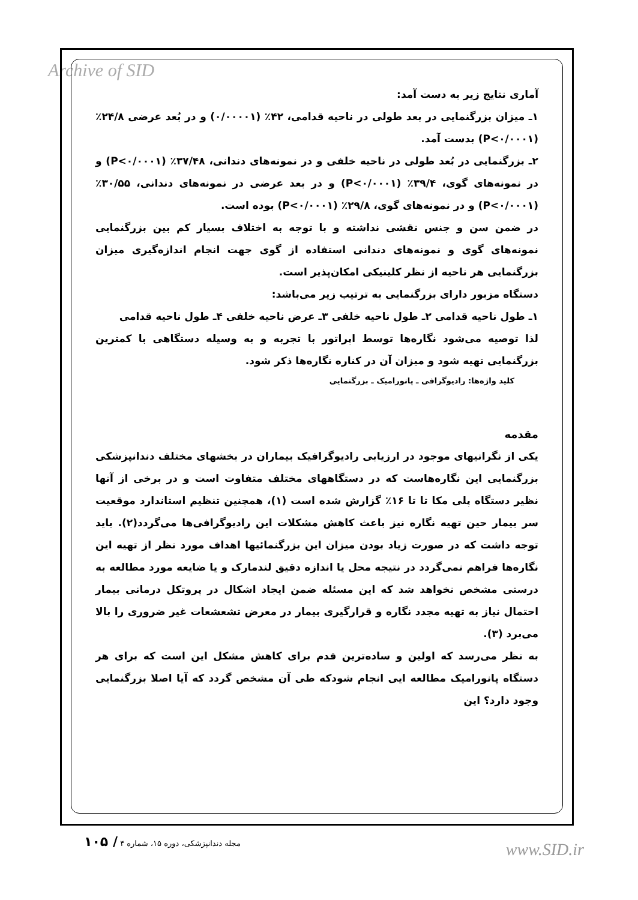Archive of SID
آماری نتایج زیر به دست آمد:
۱ـ میزان بزرگنمایی در بعد طولی در ناحیه قدامی، ۴۲٪ (۰/۰۰۰۰۱) و در بُعد عرضی ۲۴/۸٪ (P<۰/۰۰۰۱) بدست آمد.
۲ـ بزرگنمایی در بُعد طولی در ناحیه خلفی و در نمونه‌های دندانی، ۳۷/۴۸٪ (P<۰/۰۰۰۱) و در نمونه‌های گوی، ۳۹/۴٪ (P<۰/۰۰۰۱) و در بعد عرضی در نمونه‌های دندانی، ۳۰/۵۵٪ (P<۰/۰۰۰۱) و در نمونه‌های گوی، ۲۹/۸٪ (P<۰/۰۰۰۱) بوده است.
در ضمن سن و جنس نقشی نداشته و با توجه به اختلاف بسیار کم بین بزرگنمایی نمونه‌های گوی و نمونه‌های دندانی استفاده از گوی جهت انجام اندازه‌گیری میزان بزرگنمایی هر ناحیه از نظر کلینیکی امکان‌پذیر است.
دستگاه مزبور دارای بزرگنمایی به ترتیب زیر می‌باشد:
۱ـ طول ناحیه قدامی ۲ـ طول ناحیه خلفی ۳ـ عرض ناحیه خلفی ۴ـ طول ناحیه قدامی
لذا توصیه می‌شود نگاره‌ها توسط اپراتور با تجربه و به وسیله دستگاهی با کمترین بزرگنمایی تهیه شود و میزان آن در کناره نگاره‌ها ذکر شود.
کلید واژه‌ها: رادیوگرافی ـ پانورامیک ـ بزرگنمایی
مقدمه
یکی از نگرانیهای موجود در ارزیابی رادیوگرافیک بیماران در بخشهای مختلف دندانپزشکی بزرگنمایی این نگاره‌هاست که در دستگاههای مختلف متفاوت است و در برخی از آنها نظیر دستگاه پلی مکا تا تا ۱۶٪ گزارش شده است (۱)، همچنین تنظیم استاندارد موقعیت سر بیمار حین تهیه نگاره نیز باعث کاهش مشکلات این رادیوگرافی‌ها می‌گردد(۲). باید توجه داشت که در صورت زیاد بودن میزان این بزرگنمائیها اهداف مورد نظر از تهیه این نگاره‌ها فراهم نمی‌گردد در نتیجه محل یا اندازه دقیق لندمارک و یا ضایعه مورد مطالعه به درستی مشخص نخواهد شد که این مسئله ضمن ایجاد اشکال در پروتکل درمانی بیمار احتمال نیاز به تهیه مجدد نگاره و قرارگیری بیمار در معرض تشعشعات غیر ضروری را بالا می‌برد (۳).
به نظر می‌رسد که اولین و ساده‌ترین قدم برای کاهش مشکل این است که برای هر دستگاه پانورامیک مطالعه ایی انجام شودکه طی آن مشخص گردد که آیا اصلا بزرگنمایی وجود دارد؟ این
مجله دندانپزشکی، دوره ۱۵، شماره ۴ / ۱۰۵
www.SID.ir